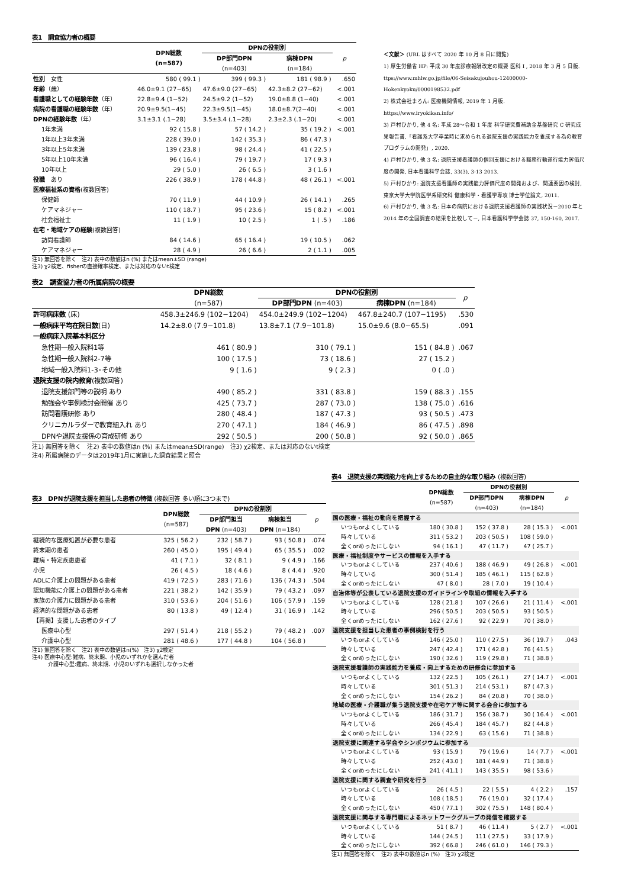表1　調査協力者の概要
| | DPN総数 (n=587) | DPNの役割別 | | p |
| --- | --- | --- | --- | --- |
| | | DP部門DPN (n=403) | 病棟DPN (n=184) | |
| 性別 女性 | 580 ( 99.1 ) | 399 ( 99.3 ) | 181 ( 98.9 ) | .650 |
| 年齢 （歳） | 46.0±9.1 (27−65) | 47.6±9.0 (27−65) | 42.3±8.2 (27−62) | <.001 |
| 看護職としての経験年数 （年） | 22.8±9.4 (1−52) | 24.5±9.2 (1−52) | 19.0±8.8 (1−40) | <.001 |
| 病院の看護職の経験年数 （年） | 20.9±9.5(1−45) | 22.3±9.5(1−45) | 18.0±8.7(2−40) | <.001 |
| DPNの経験年数 （年） | 3.1±3.1 (.1−28) | 3.5±3.4 (.1−28) | 2.3±2.3 (.1−20) | <.001 |
| 1年未満 | 92 ( 15.8 ) | 57 ( 14.2 ) | 35 ( 19.2 ) | <.001 |
| 1年以上3年未満 | 228 ( 39.0 ) | 142 ( 35.3 ) | 86 ( 47.3 ) | |
| 3年以上5年未満 | 139 ( 23.8 ) | 98 ( 24.4 ) | 41 ( 22.5 ) | |
| 5年以上10年未満 | 96 ( 16.4 ) | 79 ( 19.7 ) | 17 ( 9.3 ) | |
| 10年以上 | 29 ( 5.0 ) | 26 ( 6.5 ) | 3 ( 1.6 ) | |
| 役職 あり | 226 ( 38.9 ) | 178 ( 44.8 ) | 48 ( 26.1 ) | <.001 |
| 医療福祉系の資格 (複数回答) | | | | |
| 保健師 | 70 ( 11.9 ) | 44 ( 10.9 ) | 26 ( 14.1 ) | .265 |
| ケアマネジャー | 110 ( 18.7 ) | 95 ( 23.6 ) | 15 ( 8.2 ) | <.001 |
| 社会福祉士 | 11 ( 1.9 ) | 10 ( 2.5 ) | 1 ( .5 ) | .186 |
| 在宅・地域ケアの経験 (複数回答) | | | | |
| 訪問看護師 | 84 ( 14.6 ) | 65 ( 16.4 ) | 19 ( 10.5 ) | .062 |
| ケアマネジャー | 28 ( 4.9 ) | 26 ( 6.6 ) | 2 ( 1.1 ) | .005 |
注1) 無回答を除く　注2) 表中の数値はn (%) またはmean±SD (range)
注3) χ2検定、fisherの直接確率検定、または対応のないt検定
＜文献＞ (URL はすべて 2020 年 10 月 8 日に閲覧)
1) 厚生労働省 HP: 平成 30 年度診療報酬改定の概要 医科 I , 2018 年 3 月 5 日版.
ttps://www.mhlw.go.jp/file/06-Seisakujouhou-12400000-Hokenkyoku/0000198532.pdf
2) 株式会社まろん: 医療機関情報, 2019 年 1 月版.
https://www.iryokikan.info/
3) 戸村ひかり, 他 4 名: 平成 28～令和 1 年度 科学研究費補助金基盤研究 C 研究成果報告書,「看護系大学卒業時に求められる退院支援の実践能力を養成する為の教育プログラムの開発」, 2020.
4) 戸村ひかり, 他 3 名: 退院支援看護師の個別支援における職務行動遂行能力評価尺度の開発, 日本看護科学会誌, 33(3), 3-13 2013.
5) 戸村ひかり: 退院支援看護師の実践能力評価尺度の開発および、関連要因の検討, 東京大学大学院医学系研究科 健康科学・看護学専攻 博士学位論文, 2011.
6) 戸村ひかり, 他 3 名: 日本の病院における退院支援看護師の実践状況－2010 年と 2014 年の全国調査の結果を比較して－, 日本看護科学学会誌 37, 150-160, 2017.
表2　調査協力者の所属病院の概要
| | DPN総数 | DPNの役割別 | | p |
| --- | --- | --- | --- | --- |
| | (n=587) | DP部門DPN (n=403) | 病棟DPN (n=184) | |
| 許可病床数 (床) | 458.3±246.9 (102−1204) | 454.0±249.9 (102−1204) | 467.8±240.7 (107−1195) | .530 |
| 一般病床平均在院日数 (日) | 14.2±8.0 (7.9−101.8) | 13.8±7.1 (7.9−101.8) | 15.0±9.6 (8.0−65.5) | .091 |
| 一般病床入院基本料区分 | | | | |
| 急性期一般入院料1等 | 461 ( 80.9 ) | 310 ( 79.1 ) | 151 ( 84.8 ) | .067 |
| 急性期一般入院料2-7等 | 100 ( 17.5 ) | 73 ( 18.6 ) | 27 ( 15.2 ) | |
| 地域一般入院料1-3･その他 | 9 ( 1.6 ) | 9 ( 2.3 ) | 0 ( .0 ) | |
| 退院支援の院内教育 (複数回答) | | | | |
| 退院支援部門等の説明 あり | 490 ( 85.2 ) | 331 ( 83.8 ) | 159 ( 88.3 ) | .155 |
| 勉強会や事例検討会開催 あり | 425 ( 73.7 ) | 287 ( 73.0 ) | 138 ( 75.0 ) | .616 |
| 訪問看護研修 あり | 280 ( 48.4 ) | 187 ( 47.3 ) | 93 ( 50.5 ) | .473 |
| クリニカルラダーで教育組入れ あり | 270 ( 47.1 ) | 184 ( 46.9 ) | 86 ( 47.5 ) | .898 |
| DPNや退院支援係の育成研修 あり | 292 ( 50.5 ) | 200 ( 50.8 ) | 92 ( 50.0 ) | .865 |
注1) 無回答を除く　注2) 表中の数値はn (%) またはmean±SD(range)　注3) χ2検定、または対応のないt検定
注4) 所属病院のデータは2019年1月に実施した調査結果と照合
表3　DPNが退院支援を担当した患者の特徴 (複数回答 多い順に3つまで)
| | DPN総数 (n=587) | DPNの役割別 | | p |
| --- | --- | --- | --- | --- |
| | | DP部門担当 DPN (n=403) | 病棟担当 DPN (n=184) | |
| 継続的な医療処置が必要な患者 | 325 ( 56.2 ) | 232 ( 58.7 ) | 93 ( 50.8 ) | .074 |
| 終末期の患者 | 260 ( 45.0 ) | 195 ( 49.4 ) | 65 ( 35.5 ) | .002 |
| 難病・特定疾患患者 | 41 ( 7.1 ) | 32 ( 8.1 ) | 9 ( 4.9 ) | .166 |
| 小児 | 26 ( 4.5 ) | 18 ( 4.6 ) | 8 ( 4.4 ) | .920 |
| ADLに介護上の問題がある患者 | 419 ( 72.5 ) | 283 ( 71.6 ) | 136 ( 74.3 ) | .504 |
| 認知機能に介護上の問題がある患者 | 221 ( 38.2 ) | 142 ( 35.9 ) | 79 ( 43.2 ) | .097 |
| 家族の介護力に問題がある患者 | 310 ( 53.6 ) | 204 ( 51.6 ) | 106 ( 57.9 ) | .159 |
| 経済的な問題がある患者 | 80 ( 13.8 ) | 49 ( 12.4 ) | 31 ( 16.9 ) | .142 |
| 【再掲】支援した患者のタイプ | | | | |
| 医療中心型 | 297 ( 51.4 ) | 218 ( 55.2 ) | 79 ( 48.2 ) | .007 |
| 介護中心型 | 281 ( 48.6 ) | 177 ( 44.8 ) | 104 ( 56.8 ) | |
注1) 無回答を除く　注2) 表中の数値はn(%)　注3) χ2検定
注4) 医療中心型:難病、終末期、小児のいずれかを選んだ者
　　　介護中心型:難病、終末期、小児のいずれも選択しなかった者
表4　退院支援の実践能力を向上するための自主的な取り組み (複数回答)
| | DPN総数 (n=587) | DPNの役割別 | | p |
| --- | --- | --- | --- | --- |
| | | DP部門DPN (n=403) | 病棟DPN (n=184) | |
| 国の医療・福祉の動向を把握する | | | | |
| いつもorよくしている | 180 ( 30.8 ) | 152 ( 37.8 ) | 28 ( 15.3 ) | <.001 |
| 時々している | 311 ( 53.2 ) | 203 ( 50.5 ) | 108 ( 59.0 ) | |
| 全くorめったにしない | 94 ( 16.1 ) | 47 ( 11.7 ) | 47 ( 25.7 ) | |
| 医療・福祉制度やサービスの情報を入手する | | | | |
| いつもorよくしている | 237 ( 40.6 ) | 188 ( 46.9 ) | 49 ( 26.8 ) | <.001 |
| 時々している | 300 ( 51.4 ) | 185 ( 46.1 ) | 115 ( 62.8 ) | |
| 全くorめったにしない | 47 ( 8.0 ) | 28 ( 7.0 ) | 19 ( 10.4 ) | |
| 自治体等が公表している退院支援のガイドラインや取組の情報を入手する | | | | |
| いつもorよくしている | 128 ( 21.8 ) | 107 ( 26.6 ) | 21 ( 11.4 ) | <.001 |
| 時々している | 296 ( 50.5 ) | 203 ( 50.5 ) | 93 ( 50.5 ) | |
| 全くorめったにしない | 162 ( 27.6 ) | 92 ( 22.9 ) | 70 ( 38.0 ) | |
| 退院支援を担当した患者の事例検討を行う | | | | |
| いつもorよくしている | 146 ( 25.0 ) | 110 ( 27.5 ) | 36 ( 19.7 ) | .043 |
| 時々している | 247 ( 42.4 ) | 171 ( 42.8 ) | 76 ( 41.5 ) | |
| 全くorめったにしない | 190 ( 32.6 ) | 119 ( 29.8 ) | 71 ( 38.8 ) | |
| 退院支援看護師の実践能力を養成・向上するための研修会に参加する | | | | |
| いつもorよくしている | 132 ( 22.5 ) | 105 ( 26.1 ) | 27 ( 14.7 ) | <.001 |
| 時々している | 301 ( 51.3 ) | 214 ( 53.1 ) | 87 ( 47.3 ) | |
| 全くorめったにしない | 154 ( 26.2 ) | 84 ( 20.8 ) | 70 ( 38.0 ) | |
| 地域の医療・介護職が集う退院支援や在宅ケア等に関する会合に参加する | | | | |
| いつもorよくしている | 186 ( 31.7 ) | 156 ( 38.7 ) | 30 ( 16.4 ) | <.001 |
| 時々している | 266 ( 45.4 ) | 184 ( 45.7 ) | 82 ( 44.8 ) | |
| 全くorめったにしない | 134 ( 22.9 ) | 63 ( 15.6 ) | 71 ( 38.8 ) | |
| 退院支援に関連する学会やシンポジウムに参加する | | | | |
| いつもorよくしている | 93 ( 15.9 ) | 79 ( 19.6 ) | 14 ( 7.7 ) | <.001 |
| 時々している | 252 ( 43.0 ) | 181 ( 44.9 ) | 71 ( 38.8 ) | |
| 全くorめったにしない | 241 ( 41.1 ) | 143 ( 35.5 ) | 98 ( 53.6 ) | |
| 退院支援に関する調査や研究を行う | | | | |
| いつもorよくしている | 26 ( 4.5 ) | 22 ( 5.5 ) | 4 ( 2.2 ) | .157 |
| 時々している | 108 ( 18.5 ) | 76 ( 19.0 ) | 32 ( 17.4 ) | |
| 全くorめったにしない | 450 ( 77.1 ) | 302 ( 75.5 ) | 148 ( 80.4 ) | |
| 退院支援に関与する専門職によるネットワークグループの発信を確認する | | | | |
| いつもorよくしている | 51 ( 8.7 ) | 46 ( 11.4 ) | 5 ( 2.7 ) | <.001 |
| 時々している | 144 ( 24.5 ) | 111 ( 27.5 ) | 33 ( 17.9 ) | |
| 全くorめったにしない | 392 ( 66.8 ) | 246 ( 61.0 ) | 146 ( 79.3 ) | |
注1) 無回答を除く　注2) 表中の数値はn (%)　注3) χ2検定